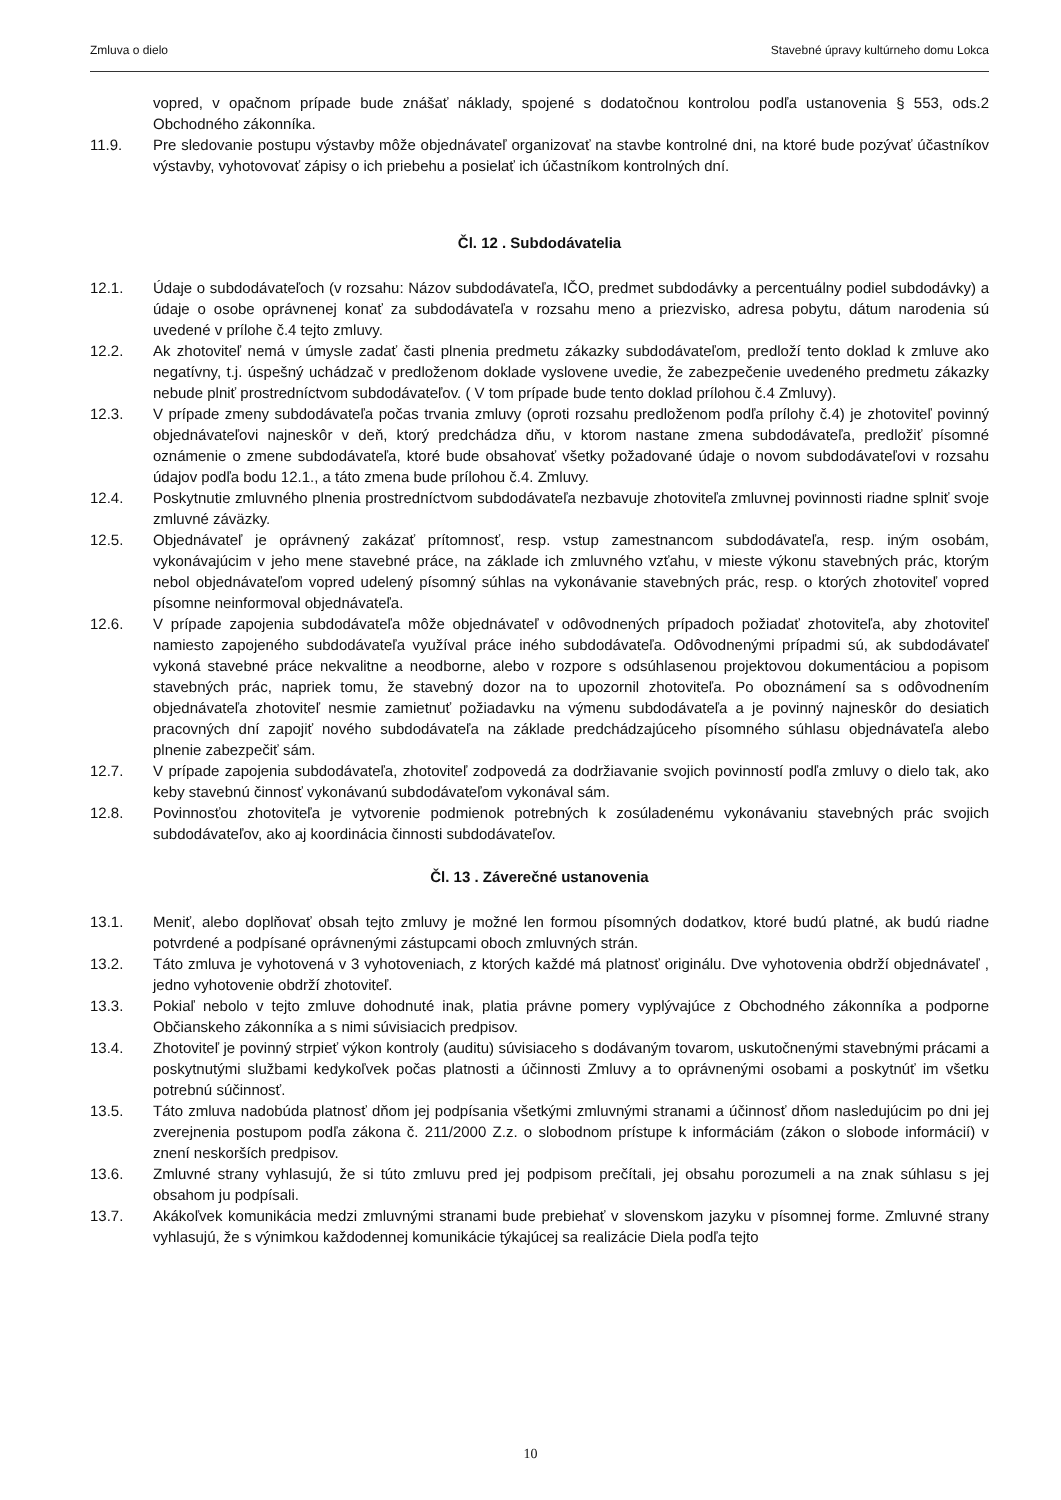Zmluva o dielo Stavebné úpravy kultúrneho domu Lokca
vopred, v opačnom prípade bude znášať náklady, spojené s dodatočnou kontrolou podľa ustanovenia § 553, ods.2 Obchodného zákonníka.
11.9. Pre sledovanie postupu výstavby môže objednávateľ organizovať na stavbe kontrolné dni, na ktoré bude pozývať účastníkov výstavby, vyhotovovať zápisy o ich priebehu a posielať ich účastníkom kontrolných dní.
Čl. 12 . Subdodávatelia
12.1. Údaje o subdodávateľoch (v rozsahu: Názov subdodávateľa, IČO, predmet subdodávky a percentuálny podiel subdodávky) a údaje o osobe oprávnenej konať za subdodávateľa v rozsahu meno a priezvisko, adresa pobytu, dátum narodenia sú uvedené v prílohe č.4 tejto zmluvy.
12.2. Ak zhotoviteľ nemá v úmysle zadať časti plnenia predmetu zákazky subdodávateľom, predloží tento doklad k zmluve ako negatívny, t.j. úspešný uchádzač v predloženom doklade vyslovene uvedie, že zabezpečenie uvedeného predmetu zákazky nebude plniť prostredníctvom subdodávateľov. ( V tom prípade bude tento doklad prílohou č.4 Zmluvy).
12.3. V prípade zmeny subdodávateľa počas trvania zmluvy (oproti rozsahu predloženom podľa prílohy č.4) je zhotoviteľ povinný objednávateľovi najneskôr v deň, ktorý predchádza dňu, v ktorom nastane zmena subdodávateľa, predložiť písomné oznámenie o zmene subdodávateľa, ktoré bude obsahovať všetky požadované údaje o novom subdodávateľovi v rozsahu údajov podľa bodu 12.1., a táto zmena bude prílohou č.4. Zmluvy.
12.4. Poskytnutie zmluvného plnenia prostredníctvom subdodávateľa nezbavuje zhotoviteľa zmluvnej povinnosti riadne splniť svoje zmluvné záväzky.
12.5. Objednávateľ je oprávnený zakázať prítomnosť, resp. vstup zamestnancom subdodávateľa, resp. iným osobám, vykonávajúcim v jeho mene stavebné práce, na základe ich zmluvného vzťahu, v mieste výkonu stavebných prác, ktorým nebol objednávateľom vopred udelený písomný súhlas na vykonávanie stavebných prác, resp. o ktorých zhotoviteľ vopred písomne neinformoval objednávateľa.
12.6. V prípade zapojenia subdodávateľa môže objednávateľ v odôvodnených prípadoch požiadať zhotoviteľa, aby zhotoviteľ namiesto zapojeného subdodávateľa využíval práce iného subdodávateľa. Odôvodnenými prípadmi sú, ak subdodávateľ vykoná stavebné práce nekvalitne a neodborne, alebo v rozpore s odsúhlasenou projektovou dokumentáciou a popisom stavebných prác, napriek tomu, že stavebný dozor na to upozornil zhotoviteľa. Po oboznámení sa s odôvodnením objednávateľa zhotoviteľ nesmie zamietnuť požiadavku na výmenu subdodávateľa a je povinný najneskôr do desiatich pracovných dní zapojiť nového subdodávateľa na základe predchádzajúceho písomného súhlasu objednávateľa alebo plnenie zabezpečiť sám.
12.7. V prípade zapojenia subdodávateľa, zhotoviteľ zodpovedá za dodržiavanie svojich povinností podľa zmluvy o dielo tak, ako keby stavebnú činnosť vykonávanú subdodávateľom vykonával sám.
12.8. Povinnosťou zhotoviteľa je vytvorenie podmienok potrebných k zosúladenému vykonávaniu stavebných prác svojich subdodávateľov, ako aj koordinácia činnosti subdodávateľov.
Čl. 13 . Záverečné ustanovenia
13.1. Meniť, alebo doplňovať obsah tejto zmluvy je možné len formou písomných dodatkov, ktoré budú platné, ak budú riadne potvrdené a podpísané oprávnenými zástupcami oboch zmluvných strán.
13.2. Táto zmluva je vyhotovená v 3 vyhotoveniach, z ktorých každé má platnosť originálu. Dve vyhotovenia obdrží objednávateľ , jedno vyhotovenie obdrží zhotoviteľ.
13.3. Pokiaľ nebolo v tejto zmluve dohodnuté inak, platia právne pomery vyplývajúce z Obchodného zákonníka a podporne Občianskeho zákonníka a s nimi súvisiacich predpisov.
13.4. Zhotoviteľ je povinný strpieť výkon kontroly (auditu) súvisiaceho s dodávaným tovarom, uskutočnenými stavebnými prácami a poskytnutými službami kedykoľvek počas platnosti a účinnosti Zmluvy a to oprávnenými osobami a poskytnúť im všetku potrebnú súčinnosť.
13.5. Táto zmluva nadobúda platnosť dňom jej podpísania všetkými zmluvnými stranami a účinnosť dňom nasledujúcim po dni jej zverejnenia postupom podľa zákona č. 211/2000 Z.z. o slobodnom prístupe k informáciám (zákon o slobode informácií) v znení neskorších predpisov.
13.6. Zmluvné strany vyhlasujú, že si túto zmluvu pred jej podpisom prečítali, jej obsahu porozumeli a na znak súhlasu s jej obsahom ju podpísali.
13.7. Akákoľvek komunikácia medzi zmluvnými stranami bude prebiehať v slovenskom jazyku v písomnej forme. Zmluvné strany vyhlasujú, že s výnimkou každodennej komunikácie týkajúcej sa realizácie Diela podľa tejto
10